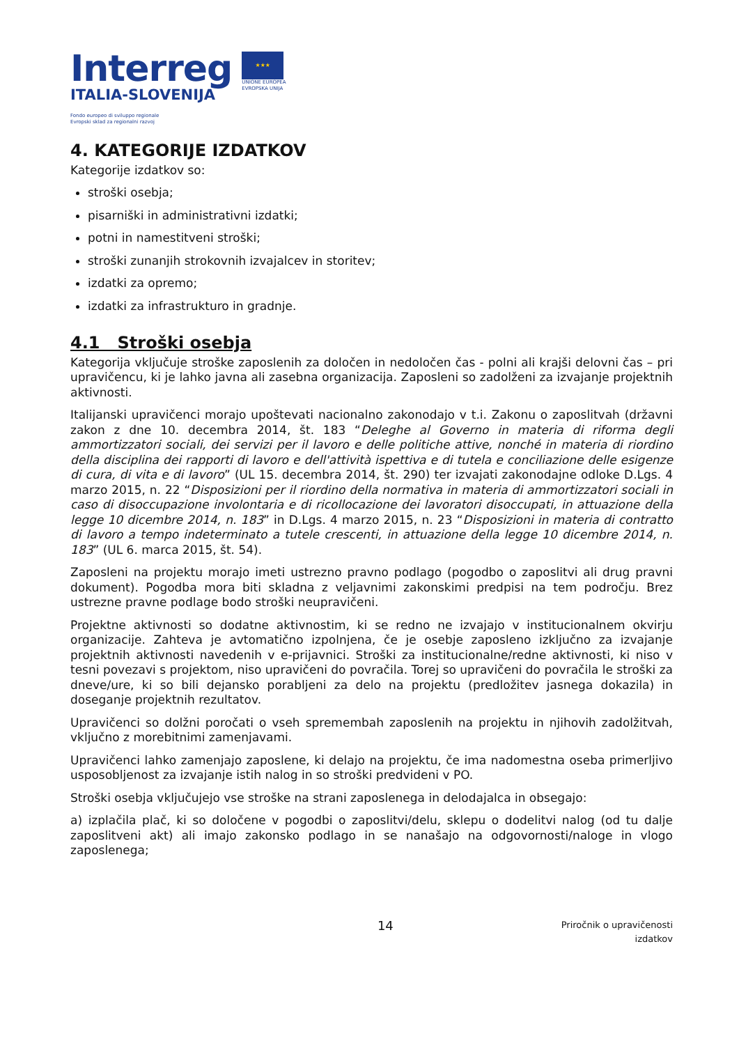Interreg
ITALIA-SLOVENIJA
Fondo europeo di sviluppo regionale
Evropski sklad za regionalni razvoj
★★★
UNIONE EUROPEA
EVROPSKA UNIJA
4. KATEGORIJE IZDATKOV
Kategorije izdatkov so:
stroški osebja;
pisarniški in administrativni izdatki;
potni in namestitveni stroški;
stroški zunanjih strokovnih izvajalcev in storitev;
izdatki za opremo;
izdatki za infrastrukturo in gradnje.
4.1 Stroški osebja
Kategorija vključuje stroške zaposlenih za določen in nedoločen čas - polni ali krajši delovni čas – pri upravičencu, ki je lahko javna ali zasebna organizacija. Zaposleni so zadolženi za izvajanje projektnih aktivnosti.
Italijanski upravičenci morajo upoštevati nacionalno zakonodajo v t.i. Zakonu o zaposlitvah (državni zakon z dne 10. decembra 2014, št. 183 “Deleghe al Governo in materia di riforma degli ammortizzatori sociali, dei servizi per il lavoro e delle politiche attive, nonché in materia di riordino della disciplina dei rapporti di lavoro e dell'attività ispettiva e di tutela e conciliazione delle esigenze di cura, di vita e di lavoro” (UL 15. decembra 2014, št. 290) ter izvajati zakonodajne odloke D.Lgs. 4 marzo 2015, n. 22 “Disposizioni per il riordino della normativa in materia di ammortizzatori sociali in caso di disoccupazione involontaria e di ricollocazione dei lavoratori disoccupati, in attuazione della legge 10 dicembre 2014, n. 183” in D.Lgs. 4 marzo 2015, n. 23 “Disposizioni in materia di contratto di lavoro a tempo indeterminato a tutele crescenti, in attuazione della legge 10 dicembre 2014, n. 183” (UL 6. marca 2015, št. 54).
Zaposleni na projektu morajo imeti ustrezno pravno podlago (pogodbo o zaposlitvi ali drug pravni dokument). Pogodba mora biti skladna z veljavnimi zakonskimi predpisi na tem področju. Brez ustrezne pravne podlage bodo stroški neupravičeni.
Projektne aktivnosti so dodatne aktivnostim, ki se redno ne izvajajo v institucionalnem okvirju organizacije. Zahteva je avtomatično izpolnjena, če je osebje zaposleno izključno za izvajanje projektnih aktivnosti navedenih v e-prijavnici. Stroški za institucionalne/redne aktivnosti, ki niso v tesni povezavi s projektom, niso upravičeni do povračila. Torej so upravičeni do povračila le stroški za dneve/ure, ki so bili dejansko porabljeni za delo na projektu (predložitev jasnega dokazila) in doseganje projektnih rezultatov.
Upravičenci so dolžni poročati o vseh spremembah zaposlenih na projektu in njihovih zadolžitvah, vključno z morebitnimi zamenjavami.
Upravičenci lahko zamenjajo zaposlene, ki delajo na projektu, če ima nadomestna oseba primerljivo usposobljenost za izvajanje istih nalog in so stroški predvideni v PO.
Stroški osebja vključujejo vse stroške na strani zaposlenega in delodajalca in obsegajo:
a) izplačila plač, ki so določene v pogodbi o zaposlitvi/delu, sklepu o dodelitvi nalog (od tu dalje zaposlitveni akt) ali imajo zakonsko podlago in se nanašajo na odgovornosti/naloge in vlogo zaposlenega;
14
Priročnik o upravičenosti
izdatkov